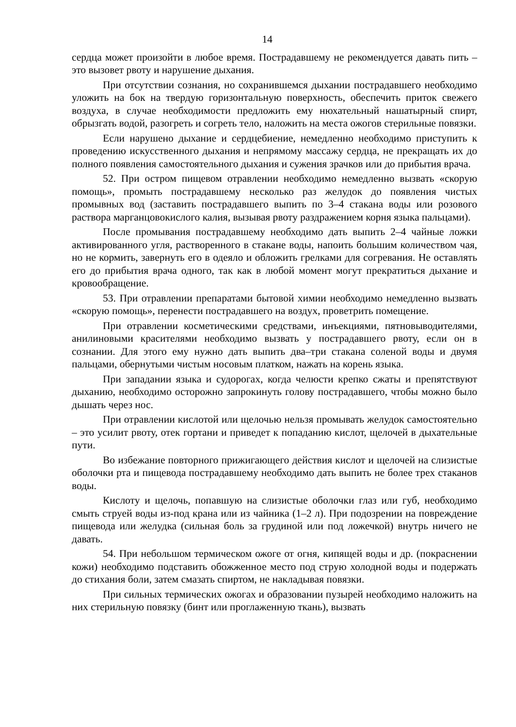14
сердца может произойти в любое время. Пострадавшему не рекомендуется давать пить – это вызовет рвоту и нарушение дыхания.
При отсутствии сознания, но сохранившемся дыхании пострадавшего необходимо уложить на бок на твердую горизонтальную поверхность, обеспечить приток свежего воздуха, в случае необходимости предложить ему нюхательный нашатырный спирт, обрызгать водой, разогреть и согреть тело, наложить на места ожогов стерильные повязки.
Если нарушено дыхание и сердцебиение, немедленно необходимо приступить к проведению искусственного дыхания и непрямому массажу сердца, не прекращать их до полного появления самостоятельного дыхания и сужения зрачков или до прибытия врача.
52. При остром пищевом отравлении необходимо немедленно вызвать «скорую помощь», промыть пострадавшему несколько раз желудок до появления чистых промывных вод (заставить пострадавшего выпить по 3–4 стакана воды или розового раствора марганцовокислого калия, вызывая рвоту раздражением корня языка пальцами).
После промывания пострадавшему необходимо дать выпить 2–4 чайные ложки активированного угля, растворенного в стакане воды, напоить большим количеством чая, но не кормить, завернуть его в одеяло и обложить грелками для согревания. Не оставлять его до прибытия врача одного, так как в любой момент могут прекратиться дыхание и кровообращение.
53. При отравлении препаратами бытовой химии необходимо немедленно вызвать «скорую помощь», перенести пострадавшего на воздух, проветрить помещение.
При отравлении косметическими средствами, инъекциями, пятновыводителями, анилиновыми красителями необходимо вызвать у пострадавшего рвоту, если он в сознании. Для этого ему нужно дать выпить два–три стакана соленой воды и двумя пальцами, обернутыми чистым носовым платком, нажать на корень языка.
При западании языка и судорогах, когда челюсти крепко сжаты и препятствуют дыханию, необходимо осторожно запрокинуть голову пострадавшего, чтобы можно было дышать через нос.
При отравлении кислотой или щелочью нельзя промывать желудок самостоятельно – это усилит рвоту, отек гортани и приведет к попаданию кислот, щелочей в дыхательные пути.
Во избежание повторного прижигающего действия кислот и щелочей на слизистые оболочки рта и пищевода пострадавшему необходимо дать выпить не более трех стаканов воды.
Кислоту и щелочь, попавшую на слизистые оболочки глаз или губ, необходимо смыть струей воды из-под крана или из чайника (1–2 л). При подозрении на повреждение пищевода или желудка (сильная боль за грудиной или под ложечкой) внутрь ничего не давать.
54. При небольшом термическом ожоге от огня, кипящей воды и др. (покраснении кожи) необходимо подставить обожженное место под струю холодной воды и подержать до стихания боли, затем смазать спиртом, не накладывая повязки.
При сильных термических ожогах и образовании пузырей необходимо наложить на них стерильную повязку (бинт или проглаженную ткань), вызвать